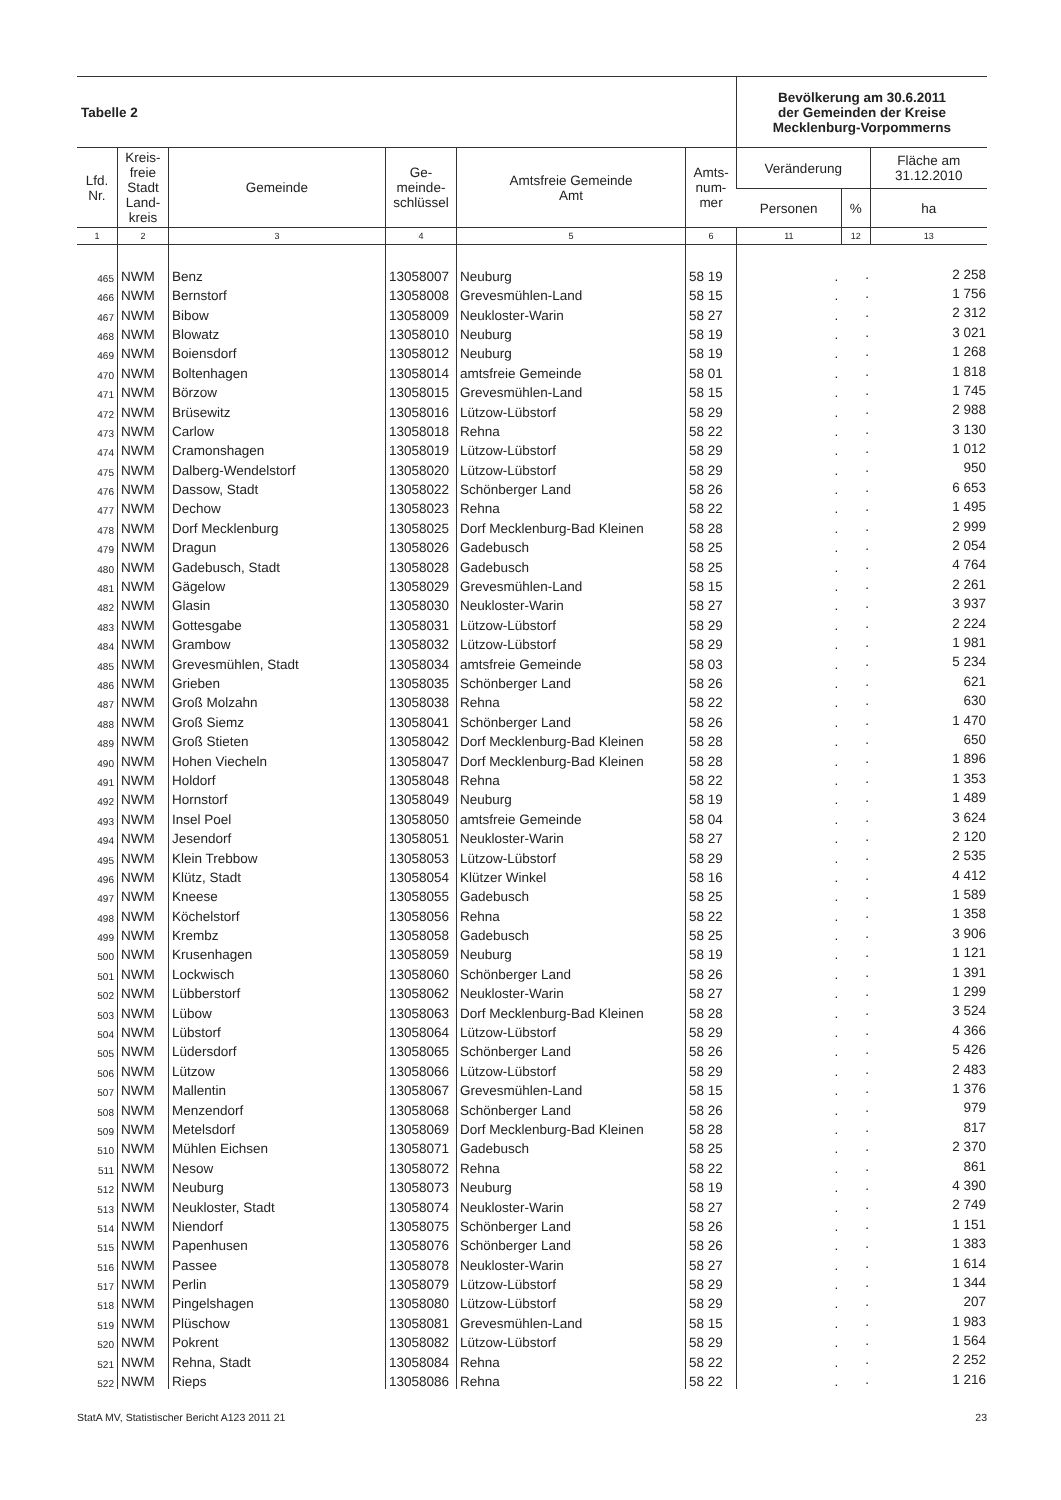| Tabelle 2 | | | | | | Bevölkerung am 30.6.2011 der Gemeinden der Kreise Mecklenburg-Vorpommerns | | |
| Lfd. Nr. | Kreis- freie Stadt Land- kreis | Gemeinde | Ge- meinde- schlüssel | Amtsfreie Gemeinde Amt | Amts- num- mer | Veränderung | | Fläche am 31.12.2010 |
| | | | | | | Personen | % | ha |
| 1 | 2 | 3 | 4 | 5 | 6 | 11 | 12 | 13 |
| 465 | NWM | Benz | 13058007 | Neuburg | 58 19 | . | . | 2 258 |
| 466 | NWM | Bernstorf | 13058008 | Grevesmühlen-Land | 58 15 | . | . | 1 756 |
| 467 | NWM | Bibow | 13058009 | Neukloster-Warin | 58 27 | . | . | 2 312 |
| 468 | NWM | Blowatz | 13058010 | Neuburg | 58 19 | . | . | 3 021 |
| 469 | NWM | Boiensdorf | 13058012 | Neuburg | 58 19 | . | . | 1 268 |
| 470 | NWM | Boltenhagen | 13058014 | amtsfreie Gemeinde | 58 01 | . | . | 1 818 |
| 471 | NWM | Börzow | 13058015 | Grevesmühlen-Land | 58 15 | . | . | 1 745 |
| 472 | NWM | Brüsewitz | 13058016 | Lützow-Lübstorf | 58 29 | . | . | 2 988 |
| 473 | NWM | Carlow | 13058018 | Rehna | 58 22 | . | . | 3 130 |
| 474 | NWM | Cramonshagen | 13058019 | Lützow-Lübstorf | 58 29 | . | . | 1 012 |
| 475 | NWM | Dalberg-Wendelstorf | 13058020 | Lützow-Lübstorf | 58 29 | . | . | 950 |
| 476 | NWM | Dassow, Stadt | 13058022 | Schönberger Land | 58 26 | . | . | 6 653 |
| 477 | NWM | Dechow | 13058023 | Rehna | 58 22 | . | . | 1 495 |
| 478 | NWM | Dorf Mecklenburg | 13058025 | Dorf Mecklenburg-Bad Kleinen | 58 28 | . | . | 2 999 |
| 479 | NWM | Dragun | 13058026 | Gadebusch | 58 25 | . | . | 2 054 |
| 480 | NWM | Gadebusch, Stadt | 13058028 | Gadebusch | 58 25 | . | . | 4 764 |
| 481 | NWM | Gägelow | 13058029 | Grevesmühlen-Land | 58 15 | . | . | 2 261 |
| 482 | NWM | Glasin | 13058030 | Neukloster-Warin | 58 27 | . | . | 3 937 |
| 483 | NWM | Gottesgabe | 13058031 | Lützow-Lübstorf | 58 29 | . | . | 2 224 |
| 484 | NWM | Grambow | 13058032 | Lützow-Lübstorf | 58 29 | . | . | 1 981 |
| 485 | NWM | Grevesmühlen, Stadt | 13058034 | amtsfreie Gemeinde | 58 03 | . | . | 5 234 |
| 486 | NWM | Grieben | 13058035 | Schönberger Land | 58 26 | . | . | 621 |
| 487 | NWM | Groß Molzahn | 13058038 | Rehna | 58 22 | . | . | 630 |
| 488 | NWM | Groß Siemz | 13058041 | Schönberger Land | 58 26 | . | . | 1 470 |
| 489 | NWM | Groß Stieten | 13058042 | Dorf Mecklenburg-Bad Kleinen | 58 28 | . | . | 650 |
| 490 | NWM | Hohen Viecheln | 13058047 | Dorf Mecklenburg-Bad Kleinen | 58 28 | . | . | 1 896 |
| 491 | NWM | Holdorf | 13058048 | Rehna | 58 22 | . | . | 1 353 |
| 492 | NWM | Hornstorf | 13058049 | Neuburg | 58 19 | . | . | 1 489 |
| 493 | NWM | Insel Poel | 13058050 | amtsfreie Gemeinde | 58 04 | . | . | 3 624 |
| 494 | NWM | Jesendorf | 13058051 | Neukloster-Warin | 58 27 | . | . | 2 120 |
| 495 | NWM | Klein Trebbow | 13058053 | Lützow-Lübstorf | 58 29 | . | . | 2 535 |
| 496 | NWM | Klütz, Stadt | 13058054 | Klützer Winkel | 58 16 | . | . | 4 412 |
| 497 | NWM | Kneese | 13058055 | Gadebusch | 58 25 | . | . | 1 589 |
| 498 | NWM | Köchelstorf | 13058056 | Rehna | 58 22 | . | . | 1 358 |
| 499 | NWM | Krembz | 13058058 | Gadebusch | 58 25 | . | . | 3 906 |
| 500 | NWM | Krusenhagen | 13058059 | Neuburg | 58 19 | . | . | 1 121 |
| 501 | NWM | Lockwisch | 13058060 | Schönberger Land | 58 26 | . | . | 1 391 |
| 502 | NWM | Lübberstorf | 13058062 | Neukloster-Warin | 58 27 | . | . | 1 299 |
| 503 | NWM | Lübow | 13058063 | Dorf Mecklenburg-Bad Kleinen | 58 28 | . | . | 3 524 |
| 504 | NWM | Lübstorf | 13058064 | Lützow-Lübstorf | 58 29 | . | . | 4 366 |
| 505 | NWM | Lüdersdorf | 13058065 | Schönberger Land | 58 26 | . | . | 5 426 |
| 506 | NWM | Lützow | 13058066 | Lützow-Lübstorf | 58 29 | . | . | 2 483 |
| 507 | NWM | Mallentin | 13058067 | Grevesmühlen-Land | 58 15 | . | . | 1 376 |
| 508 | NWM | Menzendorf | 13058068 | Schönberger Land | 58 26 | . | . | 979 |
| 509 | NWM | Metelsdorf | 13058069 | Dorf Mecklenburg-Bad Kleinen | 58 28 | . | . | 817 |
| 510 | NWM | Mühlen Eichsen | 13058071 | Gadebusch | 58 25 | . | . | 2 370 |
| 511 | NWM | Nesow | 13058072 | Rehna | 58 22 | . | . | 861 |
| 512 | NWM | Neuburg | 13058073 | Neuburg | 58 19 | . | . | 4 390 |
| 513 | NWM | Neukloster, Stadt | 13058074 | Neukloster-Warin | 58 27 | . | . | 2 749 |
| 514 | NWM | Niendorf | 13058075 | Schönberger Land | 58 26 | . | . | 1 151 |
| 515 | NWM | Papenhusen | 13058076 | Schönberger Land | 58 26 | . | . | 1 383 |
| 516 | NWM | Passee | 13058078 | Neukloster-Warin | 58 27 | . | . | 1 614 |
| 517 | NWM | Perlin | 13058079 | Lützow-Lübstorf | 58 29 | . | . | 1 344 |
| 518 | NWM | Pingelshagen | 13058080 | Lützow-Lübstorf | 58 29 | . | . | 207 |
| 519 | NWM | Plüschow | 13058081 | Grevesmühlen-Land | 58 15 | . | . | 1 983 |
| 520 | NWM | Pokrent | 13058082 | Lützow-Lübstorf | 58 29 | . | . | 1 564 |
| 521 | NWM | Rehna, Stadt | 13058084 | Rehna | 58 22 | . | . | 2 252 |
| 522 | NWM | Rieps | 13058086 | Rehna | 58 22 | . | . | 1 216 |
StatA MV, Statistischer Bericht A123 2011 21 23